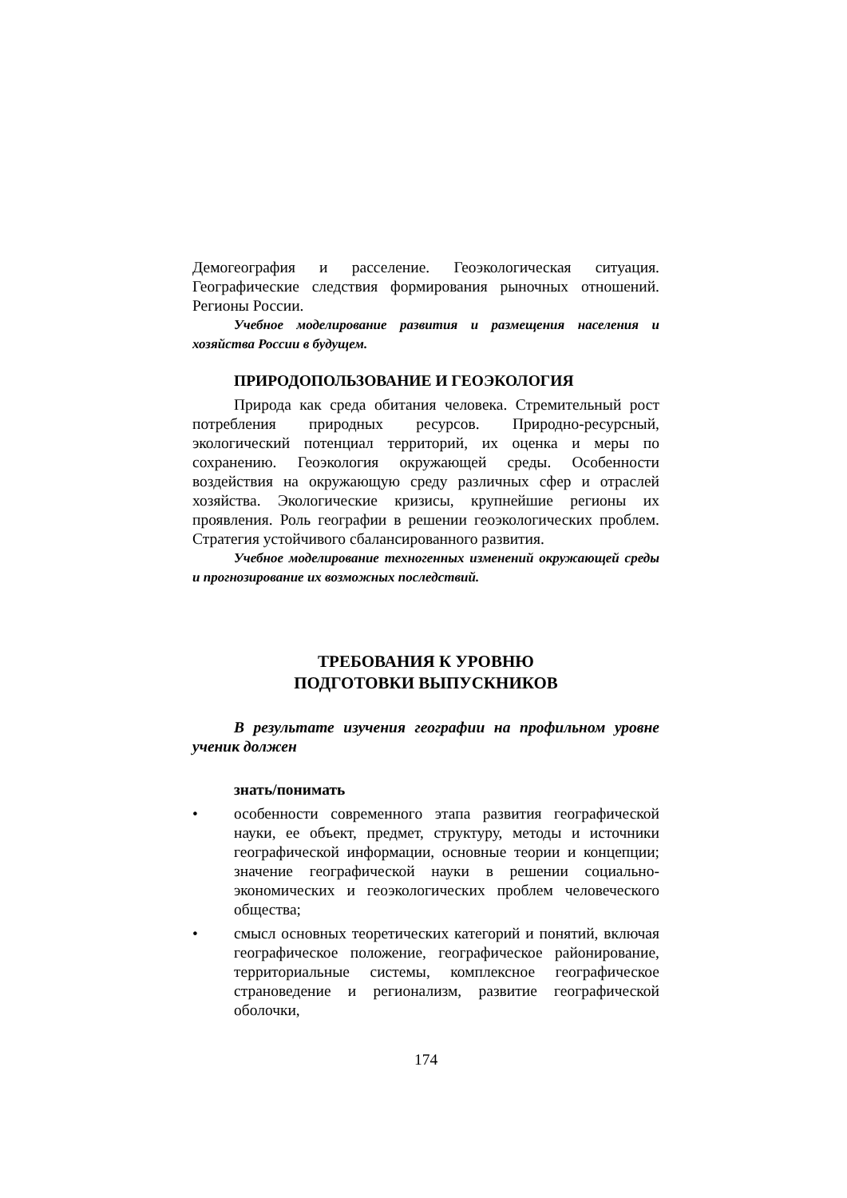Демогеография и расселение. Геоэкологическая ситуация. Географические следствия формирования рыночных отношений. Регионы России.
Учебное моделирование развития и размещения населения и хозяйства России в будущем.
ПРИРОДОПОЛЬЗОВАНИЕ И ГЕОЭКОЛОГИЯ
Природа как среда обитания человека. Стремительный рост потребления природных ресурсов. Природно-ресурсный, экологический потенциал территорий, их оценка и меры по сохранению. Геоэкология окружающей среды. Особенности воздействия на окружающую среду различных сфер и отраслей хозяйства. Экологические кризисы, крупнейшие регионы их проявления. Роль географии в решении геоэкологических проблем. Стратегия устойчивого сбалансированного развития.
Учебное моделирование техногенных изменений окружающей среды и прогнозирование их возможных последствий.
ТРЕБОВАНИЯ К УРОВНЮ
ПОДГОТОВКИ ВЫПУСКНИКОВ
В результате изучения географии на профильном уровне ученик должен
знать/понимать
• особенности современного этапа развития географической науки, ее объект, предмет, структуру, методы и источники географической информации, основные теории и концепции; значение географической науки в решении социально-экономических и геоэкологических проблем человеческого общества;
• смысл основных теоретических категорий и понятий, включая географическое положение, географическое районирование, территориальные системы, комплексное географическое страноведение и регионализм, развитие географической оболочки,
174